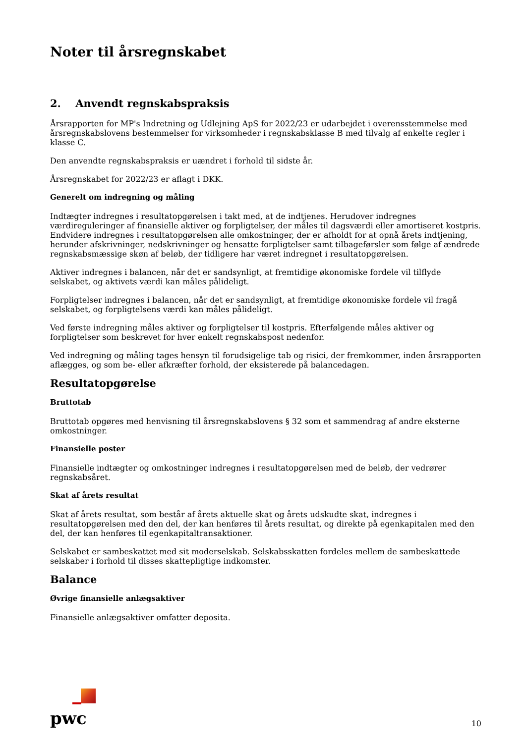Noter til årsregnskabet
2. Anvendt regnskabspraksis
Årsrapporten for MP's Indretning og Udlejning ApS for 2022/23 er udarbejdet i overensstemmelse med årsregnskabslovens bestemmelser for virksomheder i regnskabsklasse B med tilvalg af enkelte regler i klasse C.
Den anvendte regnskabspraksis er uændret i forhold til sidste år.
Årsregnskabet for 2022/23 er aflagt i DKK.
Generelt om indregning og måling
Indtægter indregnes i resultatopgørelsen i takt med, at de indtjenes. Herudover indregnes værdireguleringer af finansielle aktiver og forpligtelser, der måles til dagsværdi eller amortiseret kostpris. Endvidere indregnes i resultatopgørelsen alle omkostninger, der er afholdt for at opnå årets indtjening, herunder afskrivninger, nedskrivninger og hensatte forpligtelser samt tilbageførsler som følge af ændrede regnskabsmæssige skøn af beløb, der tidligere har været indregnet i resultatopgørelsen.
Aktiver indregnes i balancen, når det er sandsynligt, at fremtidige økonomiske fordele vil tilflyde selskabet, og aktivets værdi kan måles pålideligt.
Forpligtelser indregnes i balancen, når det er sandsynligt, at fremtidige økonomiske fordele vil fragå selskabet, og forpligtelsens værdi kan måles pålideligt.
Ved første indregning måles aktiver og forpligtelser til kostpris. Efterfølgende måles aktiver og forpligtelser som beskrevet for hver enkelt regnskabspost nedenfor.
Ved indregning og måling tages hensyn til forudsigelige tab og risici, der fremkommer, inden årsrapporten aflægges, og som be- eller afkræfter forhold, der eksisterede på balancedagen.
Resultatopgørelse
Bruttotab
Bruttotab opgøres med henvisning til årsregnskabslovens § 32 som et sammendrag af andre eksterne omkostninger.
Finansielle poster
Finansielle indtægter og omkostninger indregnes i resultatopgørelsen med de beløb, der vedrører regnskabsåret.
Skat af årets resultat
Skat af årets resultat, som består af årets aktuelle skat og årets udskudte skat, indregnes i resultatopgørelsen med den del, der kan henføres til årets resultat, og direkte på egenkapitalen med den del, der kan henføres til egenkapitaltransaktioner.
Selskabet er sambeskattet med sit moderselskab. Selskabsskatten fordeles mellem de sambeskattede selskaber i forhold til disses skattepligtige indkomster.
Balance
Øvrige finansielle anlægsaktiver
Finansielle anlægsaktiver omfatter deposita.
pwc
10